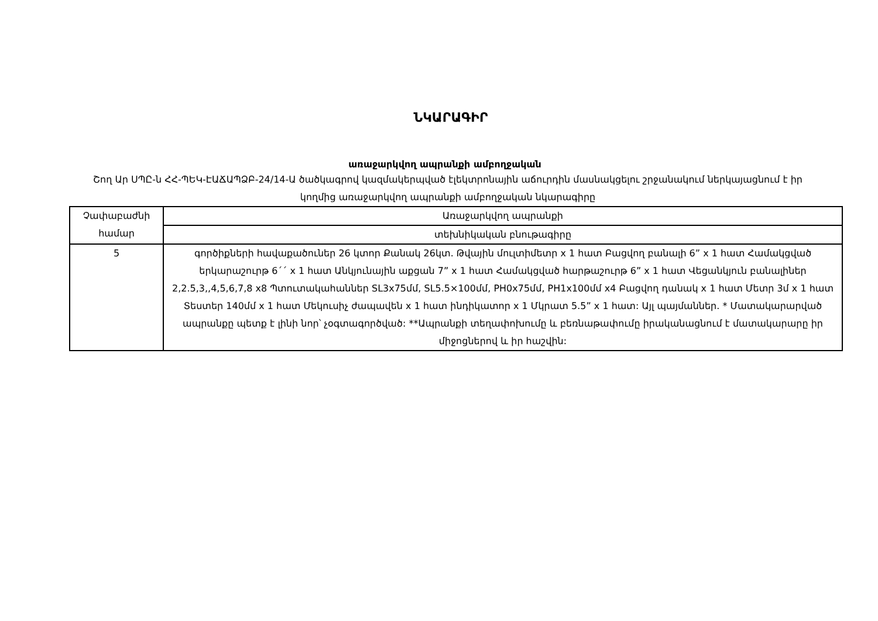ՆԿԱՐԱԳԻՐ
առաջարկվող ապրանքի ամբողջական
Շող Ար ՍՊԸ-ն ՀՀ-ՊԵԿ-ԷԱՃԱՊՁԲ-24/14-Ա ծածկագրով կազմակերպված էլեկտրոնային աճուրդին մասնակցելու շրջանակում ներկայացնում է իր կողմից առաջարկվող ապրանքի ամբողջական նկարագիրը
| Չափաբաժնի համար | Առաջարկվող ապրանքի |
| | տեխնիկական բնութագիրը |
| 5 | գործիքների հավաքածուներ 26 կտոր Քանակ 26կտ. Թվային մուլտիմետր x 1 հատ Բացվող բանալի 6” x 1 հատ Համակցված երկարաշուրթ 6´´ x 1 հատ Անկյունային աքցան 7” x 1 հատ Համակցված հարթաշուրթ 6” x 1 հատ Վեցանկյուն բանալիներ 2,2.5,3,,4,5,6,7,8 x8 Պտուտակահաններ SL3x75մմ, SL5.5×100մմ, PH0x75մմ, PH1x100մմ x4 Բացվող դանակ x 1 հատ Մետր 3մ x 1 հատ Տեստեր 140մմ x 1 հատ Մեկուսիչ ժապավեն x 1 հատ ինդիկատոր x 1 Մկրատ 5.5” x 1 հատ: Այլ պայմաններ. * Մատակարարված ապրանքը պետք է լինի նոր՝ չօգտագործված: **Ապրանքի տեղափոխումը և բեռնաթափումը իրականացնում է մատակարարը իր միջոցներով և իր հաշվին: |